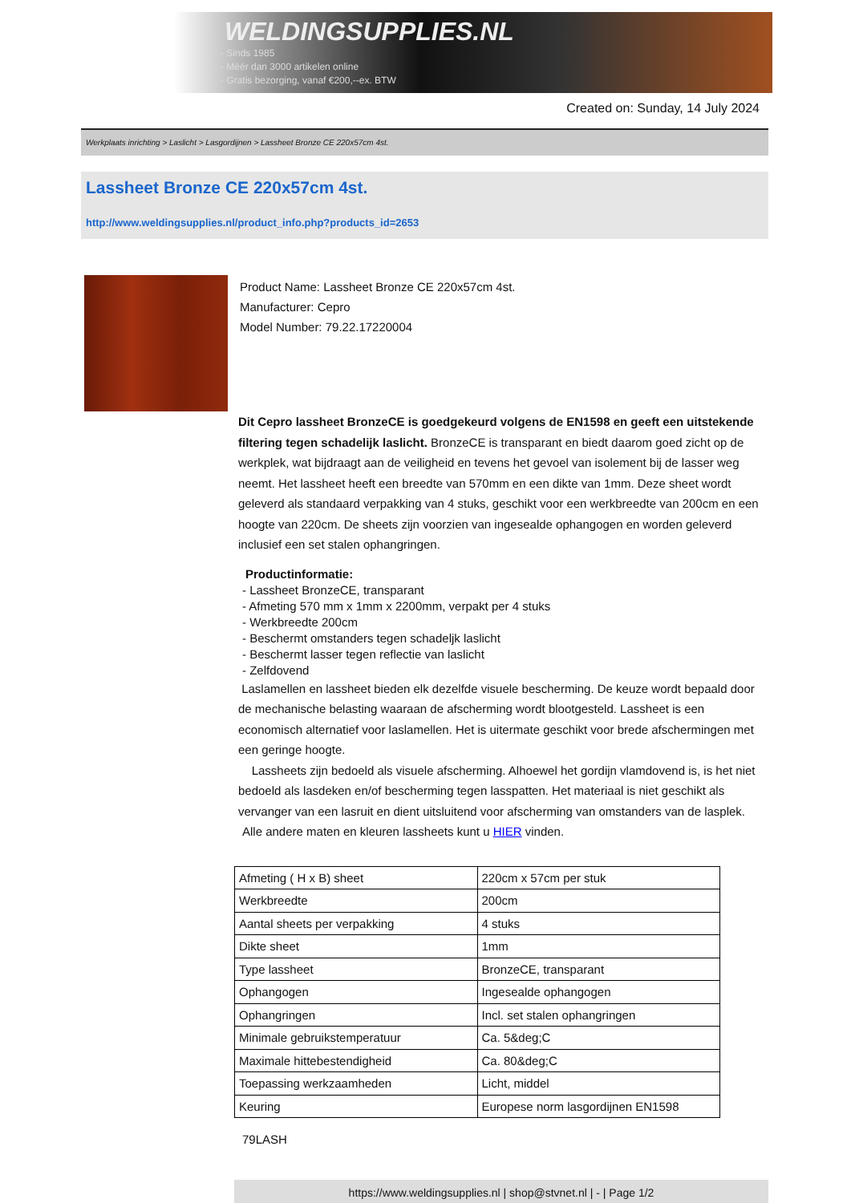WELDINGSUPPLIES.NL
- Sinds 1985
- Méér dan 3000 artikelen online
- Gratis bezorging, vanaf €200,--ex. BTW
Created on: Sunday, 14 July 2024
Werkplaats inrichting > Laslicht > Lasgordijnen > Lassheet Bronze CE 220x57cm 4st.
Lassheet Bronze CE 220x57cm 4st.
http://www.weldingsupplies.nl/product_info.php?products_id=2653
Product Name: Lassheet Bronze CE 220x57cm 4st.
Manufacturer: Cepro
Model Number: 79.22.17220004
Dit Cepro lassheet BronzeCE is goedgekeurd volgens de EN1598 en geeft een uitstekende filtering tegen schadelijk laslicht. BronzeCE is transparant en biedt daarom goed zicht op de werkplek, wat bijdraagt aan de veiligheid en tevens het gevoel van isolement bij de lasser weg neemt. Het lassheet heeft een breedte van 570mm en een dikte van 1mm. Deze sheet wordt geleverd als standaard verpakking van 4 stuks, geschikt voor een werkbreedte van 200cm en een hoogte van 220cm. De sheets zijn voorzien van ingesealde ophangogen en worden geleverd inclusief een set stalen ophangringen.
Productinformatie:
- Lassheet BronzeCE, transparant
- Afmeting 570 mm x 1mm x 2200mm, verpakt per 4 stuks
- Werkbreedte 200cm
- Beschermt omstanders tegen schadeljk laslicht
- Beschermt lasser tegen reflectie van laslicht
- Zelfdovend
Laslamellen en lassheet bieden elk dezelfde visuele bescherming. De keuze wordt bepaald door de mechanische belasting waaraan de afscherming wordt blootgesteld. Lassheet is een economisch alternatief voor laslamellen. Het is uitermate geschikt voor brede afschermingen met een geringe hoogte.
Lassheets zijn bedoeld als visuele afscherming. Alhoewel het gordijn vlamdovend is, is het niet bedoeld als lasdeken en/of bescherming tegen lasspatten. Het materiaal is niet geschikt als vervanger van een lasruit en dient uitsluitend voor afscherming van omstanders van de lasplek.
Alle andere maten en kleuren lassheets kunt u HIER vinden.
| Afmeting ( H x B) sheet | 220cm x 57cm per stuk |
| Werkbreedte | 200cm |
| Aantal sheets per verpakking | 4 stuks |
| Dikte sheet | 1mm |
| Type lassheet | BronzeCE, transparant |
| Ophangogen | Ingesealde ophangogen |
| Ophangringen | Incl. set stalen ophangringen |
| Minimale gebruikstemperatuur | Ca. 5&deg;C |
| Maximale hittebestendigheid | Ca. 80&deg;C |
| Toepassing werkzaamheden | Licht, middel |
| Keuring | Europese norm lasgordijnen EN1598 |
79LASH
https://www.weldingsupplies.nl | shop@stvnet.nl | - | Page 1/2